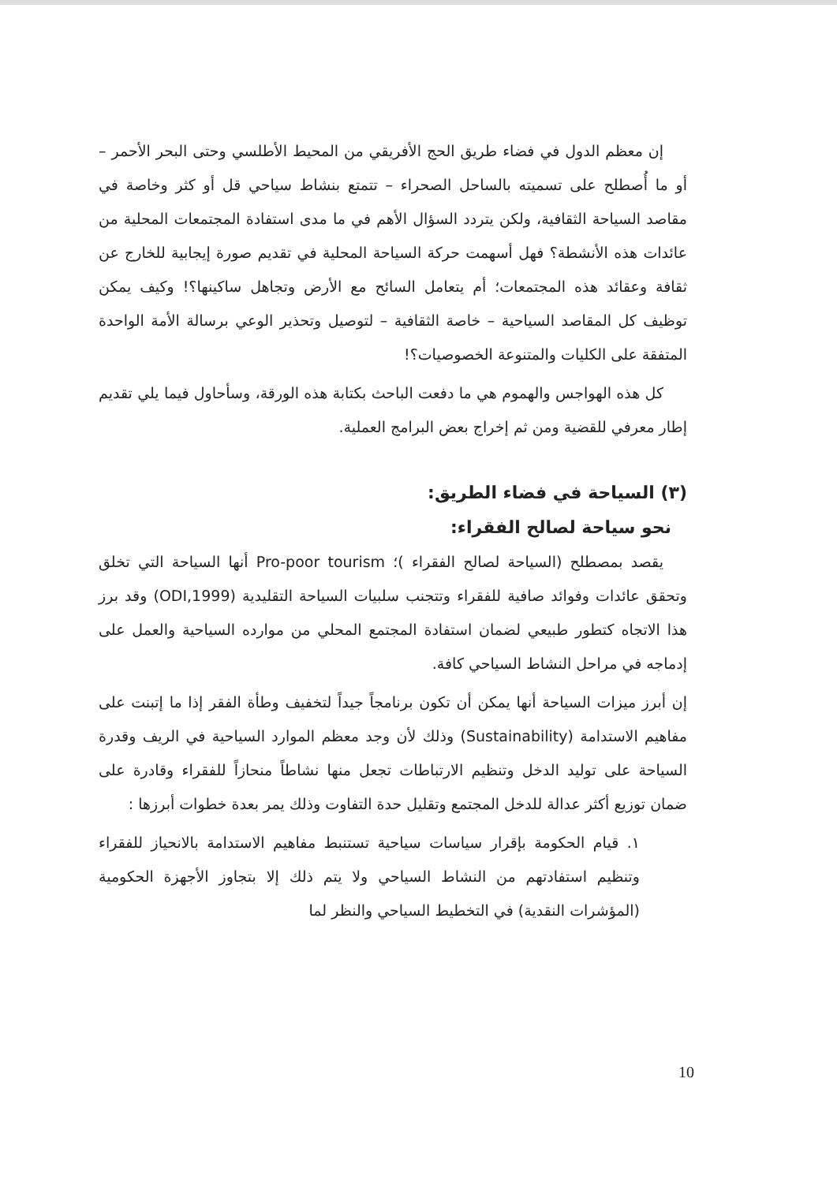إن معظم الدول في فضاء طريق الحج الأفريقي من المحيط الأطلسي وحتى البحر الأحمر – أو ما أُصطلح على تسميته بالساحل الصحراء – تتمتع بنشاط سياحي قل أو كثر وخاصة في مقاصد السياحة الثقافية، ولكن يتردد السؤال الأهم في ما مدى استفادة المجتمعات المحلية من عائدات هذه الأنشطة؟ فهل أسهمت حركة السياحة المحلية في تقديم صورة إيجابية للخارج عن ثقافة وعقائد هذه المجتمعات؛ أم يتعامل السائح مع الأرض وتجاهل ساكينها؟! وكيف يمكن توظيف كل المقاصد السياحية – خاصة الثقافية – لتوصيل وتحذير الوعي برسالة الأمة الواحدة المتفقة على الكليات والمتنوعة الخصوصيات؟!
كل هذه الهواجس والهموم هي ما دفعت الباحث بكتابة هذه الورقة، وسأحاول فيما يلي تقديم إطار معرفي للقضية ومن ثم إخراج بعض البرامج العملية.
(٣) السياحة في فضاء الطريق:
نحو سياحة لصالح الفقراء:
يقصد بمصطلح (السياحة لصالح الفقراء )؛ Pro-poor tourism أنها السياحة التي تخلق وتحقق عائدات وفوائد صافية للفقراء وتتجنب سلبيات السياحة التقليدية (ODI,1999) وقد برز هذا الاتجاه كتطور طبيعي لضمان استفادة المجتمع المحلي من موارده السياحية والعمل على إدماجه في مراحل النشاط السياحي كافة.
إن أبرز ميزات السياحة أنها يمكن أن تكون برنامجاً جيداً لتخفيف وطأة الفقر إذا ما إتبنت على مفاهيم الاستدامة (Sustainability) وذلك لأن وجد معظم الموارد السياحية في الريف وقدرة السياحة على توليد الدخل وتنظيم الارتباطات تجعل منها نشاطاً منحازاً للفقراء وقادرة على ضمان توزيع أكثر عدالة للدخل المجتمع وتقليل حدة التفاوت وذلك يمر بعدة خطوات أبرزها :
١. قيام الحكومة بإقرار سياسات سياحية تستنبط مفاهيم الاستدامة بالانحياز للفقراء وتنظيم استفادتهم من النشاط السياحي ولا يتم ذلك إلا بتجاوز الأجهزة الحكومية (المؤشرات النقدية) في التخطيط السياحي والنظر لما
10